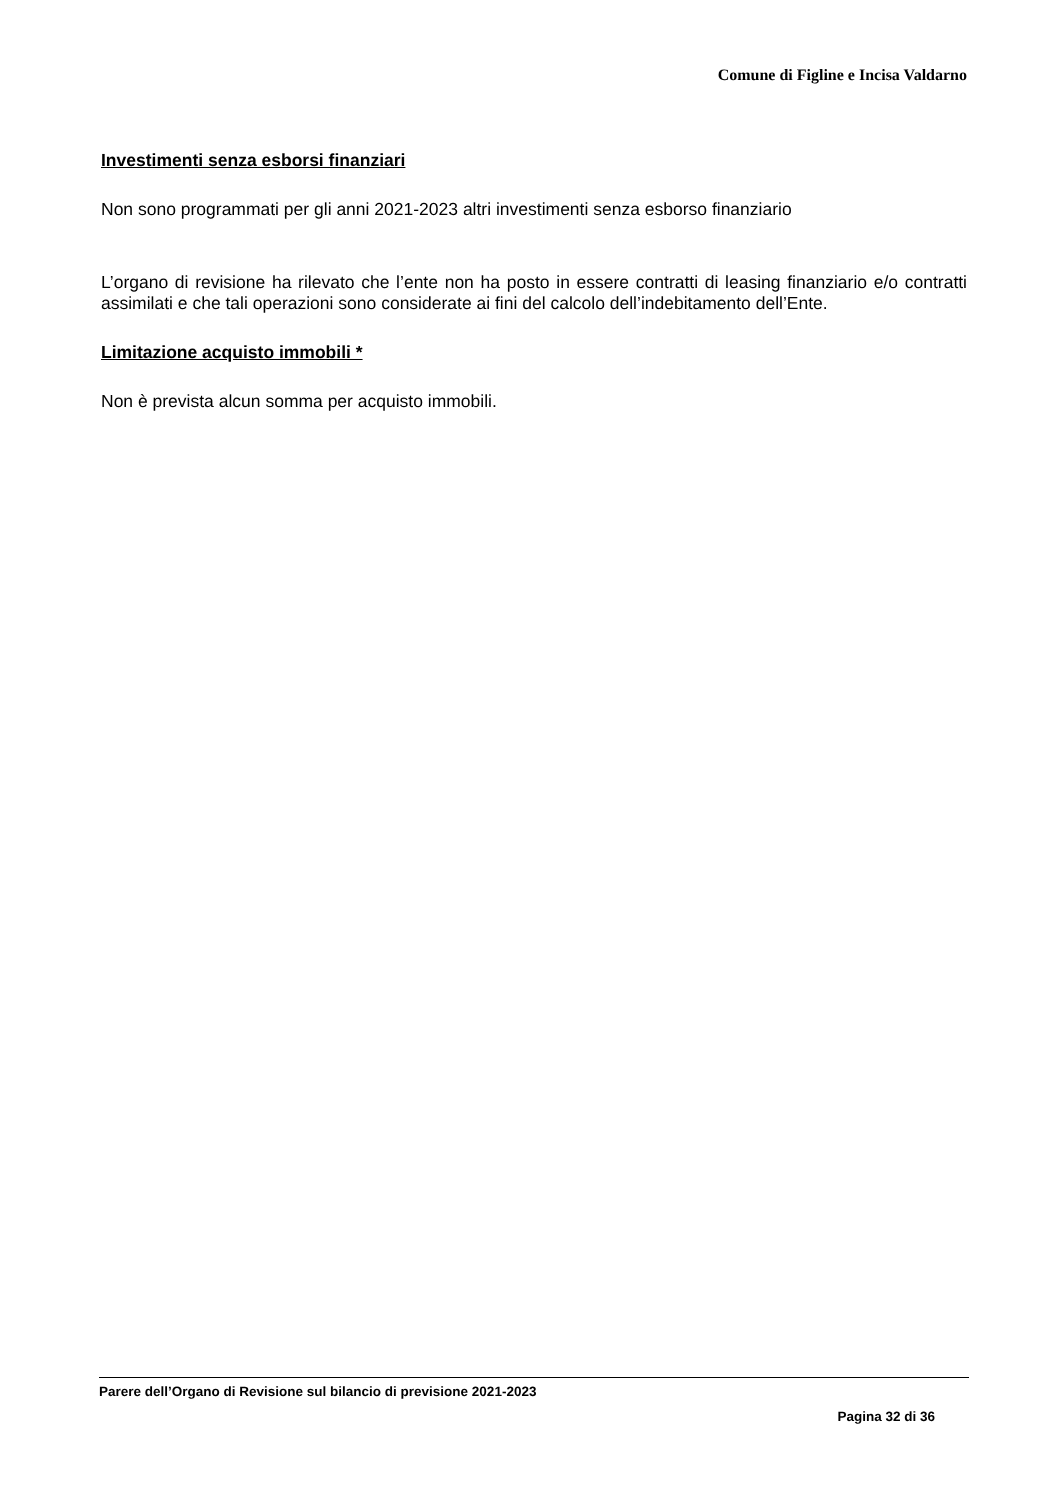Comune di Figline e Incisa Valdarno
Investimenti senza esborsi finanziari
Non sono programmati per gli anni 2021-2023 altri investimenti senza esborso finanziario
L’organo di revisione ha rilevato che l’ente non ha posto in essere contratti di leasing finanziario e/o contratti assimilati e che tali operazioni sono considerate ai fini del calcolo dell’indebitamento dell’Ente.
Limitazione acquisto immobili *
Non è prevista alcun somma per acquisto immobili.
Parere dell’Organo di Revisione sul bilancio di previsione 2021-2023
Pagina 32 di 36